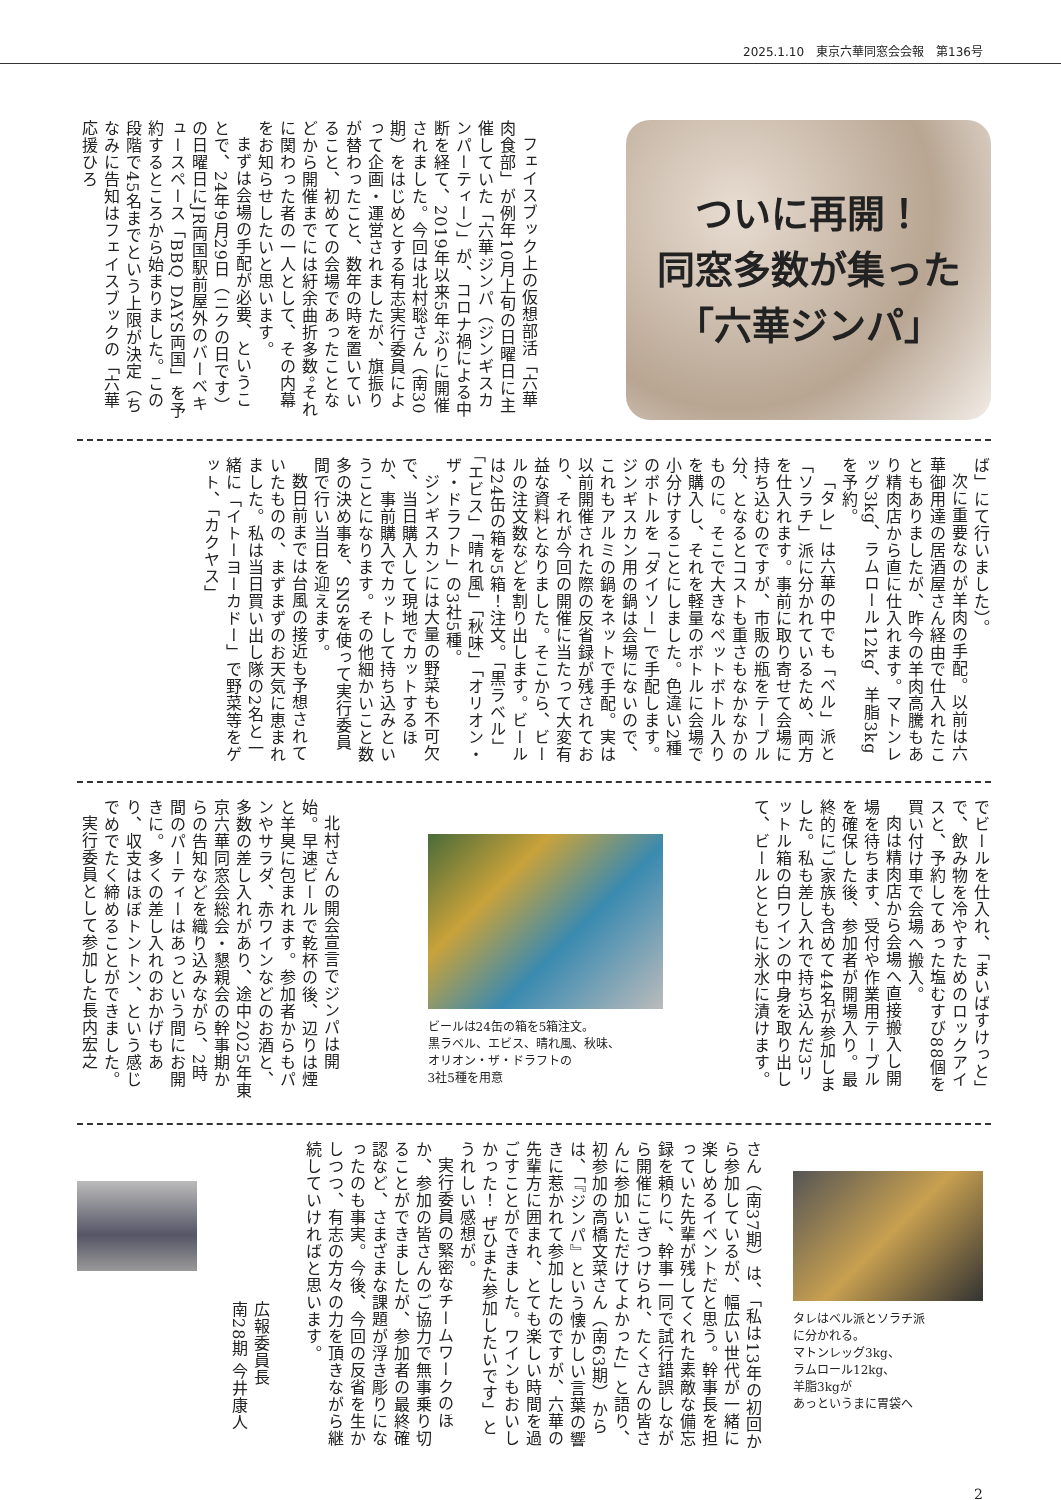2025.1.10　東京六華同窓会会報　第136号
ついに再開！
同窓多数が集った
「六華ジンパ」
フェイスブック上の仮想部活「六華肉食部」が例年10月上旬の日曜日に主催していた「六華ジンパ（ジンギスカンパーティー）」が、コロナ禍による中断を経て、2019年以来5年ぶりに開催されました。今回は北村聡さん（南30期）をはじめとする有志実行委員によって企画・運営されましたが、旗振りが替わったこと、数年の時を置いていること、初めての会場であったことなどから開催までには紆余曲折多数。それに関わった者の一人として、その内幕をお知らせしたいと思います。
まずは会場の手配が必要、ということで、24年9月29日（ニクの日です）の日曜日にJR両国駅前屋外のバーベキュースペース「BBQ DAYS両国」を予約するところから始まりました。この段階で45名までという上限が決定（ちなみに告知はフェイスブックの「六華応援ひろ
ば」にて行いました）。
次に重要なのが羊肉の手配。以前は六華御用達の居酒屋さん経由で仕入れたこともありましたが、昨今の羊肉高騰もあり精肉店から直に仕入れます。マトンレッグ3kg、ラムロール12kg、羊脂3kgを予約。
「タレ」は六華の中でも「ベル」派と「ソラチ」派に分かれているため、両方を仕入れます。事前に取り寄せて会場に持ち込むのですが、市販の瓶をテーブル分、となるとコストも重さもなかなかのものに。そこで大きなペットボトル入りを購入し、それを軽量のボトルに会場で小分けすることにしました。色違い2種のボトルを「ダイソー」で手配します。ジンギスカン用の鍋は会場にないので、これもアルミの鍋をネットで手配。実は以前開催された際の反省録が残されており、それが今回の開催に当たって大変有益な資料となりました。そこから、ビールの注文数などを割り出します。ビールは24缶の箱を5箱！注文。「黒ラベル」「エビス」「晴れ風」「秋味」「オリオン・ザ・ドラフト」の3社5種。
ジンギスカンには大量の野菜も不可欠で、当日購入して現地でカットするほか、事前購入でカットして持ち込みということになります。その他細かいこと数多の決め事を、SNSを使って実行委員間で行い当日を迎えます。
数日前までは台風の接近も予想されていたものの、まずまずのお天気に恵まれました。私は当日買い出し隊の2名と一緒に「イトーヨーカドー」で野菜等をゲット、「カクヤス」
でビールを仕入れ、「まいばすけっと」で、飲み物を冷やすためのロックアイスと、予約してあった塩むすび88個を買い付け車で会場へ搬入。
肉は精肉店から会場へ直接搬入し開場を待ちます、受付や作業用テーブルを確保した後、参加者が開場入り。最終的にご家族も含めて44名が参加しました。私も差し入れで持ち込んだ3リットル箱の白ワインの中身を取り出して、ビールとともに氷水に漬けます。
ビールは24缶の箱を5箱注文。
黒ラベル、エビス、晴れ風、秋味、
オリオン・ザ・ドラフトの
3社5種を用意
北村さんの開会宣言でジンパは開始。早速ビールで乾杯の後、辺りは煙と羊臭に包まれます。参加者からもパンやサラダ、赤ワインなどのお酒と、多数の差し入れがあり、途中2025年東京六華同窓会総会・懇親会の幹事期からの告知などを織り込みながら、2時間のパーティーはあっという間にお開きに。多くの差し入れのおかげもあり、収支はほぼトントン、という感じでめでたく締めることができました。
実行委員として参加した長内宏之
タレはベル派とソラチ派
に分かれる。
マトンレッグ3kg、
ラムロール12kg、
羊脂3kgが
あっというまに胃袋へ
さん（南37期）は、「私は13年の初回から参加しているが、幅広い世代が一緒に楽しめるイベントだと思う。幹事長を担っていた先輩が残してくれた素敵な備忘録を頼りに、幹事一同で試行錯誤しながら開催にこぎつけられ、たくさんの皆さんに参加いただけてよかった」と語り、初参加の高橋文菜さん（南63期）からは、「『ジンパ』という懐かしい言葉の響きに惹かれて参加したのですが、六華の先輩方に囲まれ、とても楽しい時間を過ごすことができました。ワインもおいしかった！ ぜひまた参加したいです」とうれしい感想が。
実行委員の緊密なチームワークのほか、参加の皆さんのご協力で無事乗り切ることができましたが、参加者の最終確認など、さまざまな課題が浮き彫りになったのも事実。今後、今回の反省を生かしつつ、有志の方々の力を頂きながら継続していければと思います。
広報委員長
南28期 今井康人
2